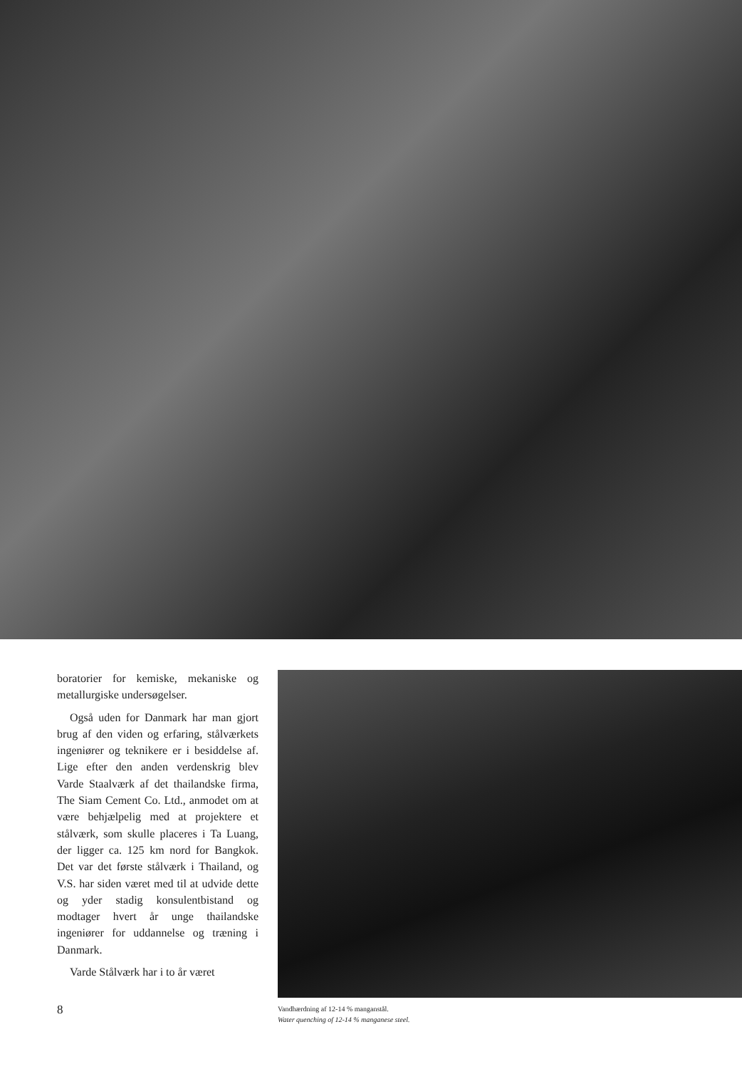boratorier for kemiske, mekaniske og metallurgiske undersøgelser.
Også uden for Danmark har man gjort brug af den viden og erfaring, stålværkets ingeniører og teknikere er i besiddelse af. Lige efter den anden verdenskrig blev Varde Staalværk af det thailandske firma, The Siam Cement Co. Ltd., anmodet om at være behjælpelig med at projektere et stålværk, som skulle placeres i Ta Luang, der ligger ca. 125 km nord for Bangkok. Det var det første stålværk i Thailand, og V.S. har siden været med til at udvide dette og yder stadig konsulentbistand og modtager hvert år unge thailandske ingeniører for uddannelse og træning i Danmark.
Varde Stålværk har i to år været
8
Vandhærdning af 12-14 % manganstål.
Water quenching of 12-14 % manganese steel.